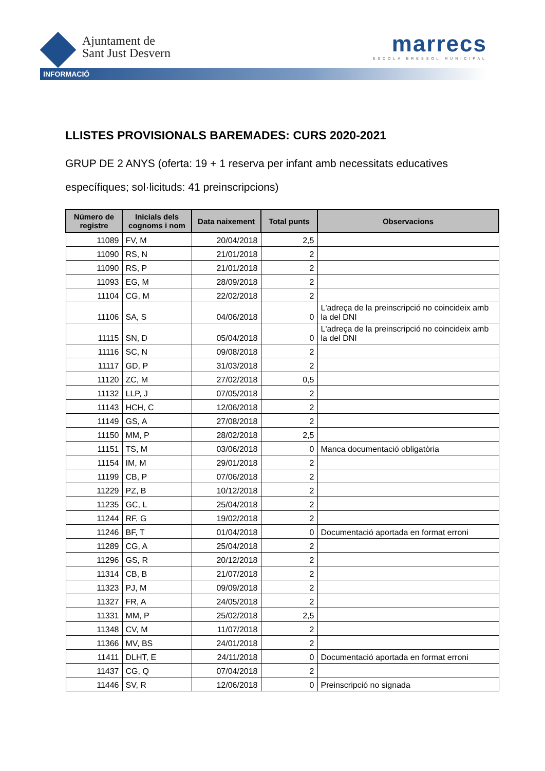Ajuntament de
Sant Just Desvern
marrecs
ESCOLA BRESSOL MUNICIPAL
INFORMACIÓ
LLISTES PROVISIONALS BAREMADES: CURS 2020-2021
GRUP DE 2 ANYS (oferta: 19 + 1 reserva per infant amb necessitats educatives específiques; sol·licituds: 41 preinscripcions)
| Número de registre | Inicials dels cognoms i nom | Data naixement | Total punts | Observacions |
| --- | --- | --- | --- | --- |
| 11089 | FV, M | 20/04/2018 | 2,5 | |
| 11090 | RS, N | 21/01/2018 | 2 | |
| 11090 | RS, P | 21/01/2018 | 2 | |
| 11093 | EG, M | 28/09/2018 | 2 | |
| 11104 | CG, M | 22/02/2018 | 2 | |
| 11106 | SA, S | 04/06/2018 | 0 | L'adreça de la preinscripció no coincideix amb la del DNI |
| 11115 | SN, D | 05/04/2018 | 0 | L'adreça de la preinscripció no coincideix amb la del DNI |
| 11116 | SC, N | 09/08/2018 | 2 | |
| 11117 | GD, P | 31/03/2018 | 2 | |
| 11120 | ZC, M | 27/02/2018 | 0,5 | |
| 11132 | LLP, J | 07/05/2018 | 2 | |
| 11143 | HCH, C | 12/06/2018 | 2 | |
| 11149 | GS, A | 27/08/2018 | 2 | |
| 11150 | MM, P | 28/02/2018 | 2,5 | |
| 11151 | TS, M | 03/06/2018 | 0 | Manca documentació obligatòria |
| 11154 | IM, M | 29/01/2018 | 2 | |
| 11199 | CB, P | 07/06/2018 | 2 | |
| 11229 | PZ, B | 10/12/2018 | 2 | |
| 11235 | GC, L | 25/04/2018 | 2 | |
| 11244 | RF, G | 19/02/2018 | 2 | |
| 11246 | BF, T | 01/04/2018 | 0 | Documentació aportada en format erroni |
| 11289 | CG, A | 25/04/2018 | 2 | |
| 11296 | GS, R | 20/12/2018 | 2 | |
| 11314 | CB, B | 21/07/2018 | 2 | |
| 11323 | PJ, M | 09/09/2018 | 2 | |
| 11327 | FR, A | 24/05/2018 | 2 | |
| 11331 | MM, P | 25/02/2018 | 2,5 | |
| 11348 | CV, M | 11/07/2018 | 2 | |
| 11366 | MV, BS | 24/01/2018 | 2 | |
| 11411 | DLHT, E | 24/11/2018 | 0 | Documentació aportada en format erroni |
| 11437 | CG, Q | 07/04/2018 | 2 | |
| 11446 | SV, R | 12/06/2018 | 0 | Preinscripció no signada |